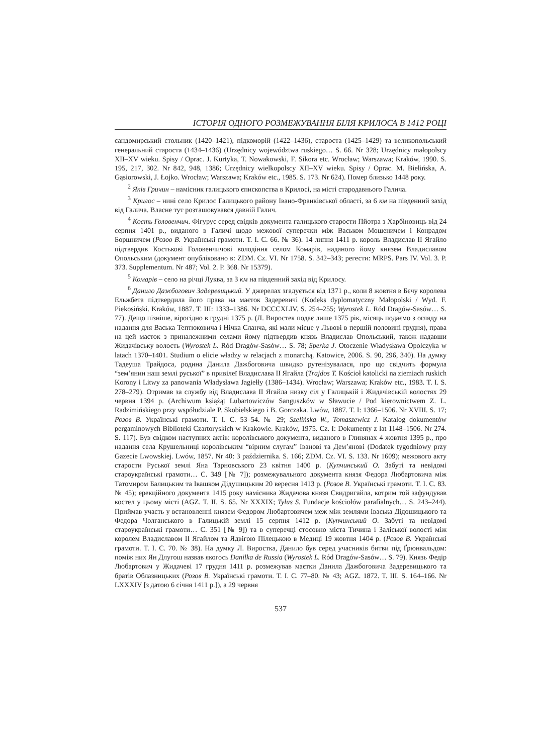ІСТОРІЯ ОДНОГО РОЗМЕЖУВАННЯ БІЛЯ КРИЛОСА В 1412 РОЦІ
сандомирський стольник (1420–1421), підкоморій (1422–1436), староста (1425–1429) та великопольський генеральний староста (1434–1436) (Urzędnicy województwa ruskiego… S. 66. Nr 328; Urzędnicy małopolscy XII–XV wieku. Spisy / Oprac. J. Kurtyka, T. Nowakowski, F. Sikora etc. Wrocław; Warszawa; Kraków, 1990. S. 195, 217, 302. Nr 842, 948, 1386; Urzędnicy wielkopolscy XII–XV wieku. Spisy / Oprac. M. Bielińska, A. Gąsiorowski, J. Łojko. Wrocław; Warszawa; Kraków etc., 1985. S. 173. Nr 624). Помер близько 1448 року.
<sup>2</sup> Яків Гричин – намісник галицького єпископства в Крилосі, на місті стародавнього Галича.
<sup>3</sup> Крилос – нині село Крилос Галицького району Івано-Франківської області, за 6 км на південний захід від Галича. Власне тут розташовувався давній Галич.
<sup>4</sup> Кость Головенчич. Фігурує серед свідків документа галицького старости Пйотра з Харбіновиць від 24 серпня 1401 р., виданого в Галичі щодо межової суперечки між Васьком Мошеничем і Конрадом Боршничем (Розов В. Українські грамоти. Т. I. С. 66. № 36). 14 липня 1411 р. король Владислав II Ягайло підтвердив Костькові Головенчичові володіння селом Комарів, наданого йому князем Владиславом Опольським (документ опубліковано в: ZDM. Cz. VI. Nr 1758. S. 342–343; регести: MRPS. Pars IV. Vol. 3. P. 373. Supplementum. Nr 487; Vol. 2. P. 368. Nr 15379).
<sup>5</sup> Комарів – село на річці Луква, за 3 км на південний захід від Крилосу.
<sup>6</sup> Данило Дажбогович Задеревицький. У джерелах згадується від 1371 р., коли 8 жовтня в Бєчу королева Ельжбета підтвердила його права на маєток Задеревичі (Kodeks dyplomatyczny Małopolski / Wyd. F. Piekosiński. Kraków, 1887. T. III: 1333–1386. Nr DCCCXLIV. S. 254–255; Wyrostek L. Ród Dragów-Sasów… S. 77). Дещо пізніше, вірогідно в грудні 1375 р. (Л. Виростек подає лише 1375 рік, місяць подаємо з огляду на надання для Васька Тептюковича і Нічка Сланча, які мали місце у Львові в першій половині грудня), права на цей маєток з приналежними селами йому підтвердив князь Владислав Опольський, також надавши Жидачівську волость (Wyrostek L. Ród Dragów-Sasów… S. 78; Sperka J. Otoczenie Władysława Opolczyka w latach 1370–1401. Studium o elicie władzy w relacjach z monarchą. Katowice, 2006. S. 90, 296, 340). На думку Тадеуша Трайдоса, родина Данила Дажбоговича швидко рутенізувалася, про що свідчить формула “зем’янин наш землі руської” в привілеї Владислава II Ягайла (Trajdos T. Kościoł katolicki na ziemiach ruskich Korony i Litwy za panowania Władysława Jagiełły (1386–1434). Wrocław; Warszawa; Kraków etc., 1983. T. I. S. 278–279). Отримав за службу від Владислава II Ягайла низку сіл у Галицькій і Жидачівській волостях 29 червня 1394 р. (Archiwum książąt Lubartowiczów Sanguszków w Sławucie / Pod kierownictwem Z. L. Radzimińskiego przy współudziale P. Skobielskiego i B. Gorczaka. Lwów, 1887. T. I: 1366–1506. Nr XVIII. S. 17; Розов В. Українські грамоти. Т. I. С. 53–54. № 29; Szelińska W., Tomaszewicz J. Katalog dokumentów pergaminowych Biblioteki Czartoryskich w Krakowie. Kraków, 1975. Cz. I: Dokumenty z lat 1148–1506. Nr 274. S. 117). Був свідком наступних актів: королівського документа, виданого в Глинянах 4 жовтня 1395 р., про надання села Крушельниці королівським “вірним слугам” Іванові та Дем’янові (Dodatek tygodniowy przy Gazecie Lwowskiej. Lwów, 1857. Nr 40: 3 października. S. 166; ZDM. Cz. VI. S. 133. Nr 1609); межового акту старости Руської землі Яна Тарновського 23 квітня 1400 р. (Купчинський О. Забуті та невідомі староукраїнські грамоти… С. 349 [№ 7]); розмежувального документа князя Федора Любартовича між Татомиром Балицьким та Івашком Дідушицьким 20 вересня 1413 р. (Розов В. Українські грамоти. Т. I. С. 83. № 45); ерекційного документа 1415 року намісника Жидачова князя Свидригайла, котрим той зафундував костел у цьому місті (AGZ. T. II. S. 65. Nr XXXIX; Tylus S. Fundacje kościołów parafialnych… S. 243–244). Приймав участь у встановленні князем Федором Любартовичем меж між землями Іваська Дідошицького та Федора Чолганського в Галицькій землі 15 серпня 1412 р. (Купчинський О. Забуті та невідомі староукраїнські грамоти… С. 351 [№ 9]) та в суперечці стосовно міста Тичина і Заліської волості між королем Владиславом II Ягайлом та Ядвігою Пілецькою в Медиці 19 жовтня 1404 р. (Розов В. Українські грамоти. Т. I. С. 70. № 38). На думку Л. Виростка, Данило був серед учасників битви під Ґрюнвальдом: поміж них Ян Длугош назвав якогось Danilka de Russia (Wyrostek L. Ród Dragów-Sasów… S. 79). Князь Федір Любартович у Жидачеві 17 грудня 1411 р. розмежував маєтки Данила Дажбоговича Задеревицького та братів Облазницьких (Розов В. Українські грамоти. Т. I. С. 77–80. № 43; AGZ. 1872. T. III. S. 164–166. Nr LXXXIV [з датою 6 січня 1411 р.]), а 29 червня
537